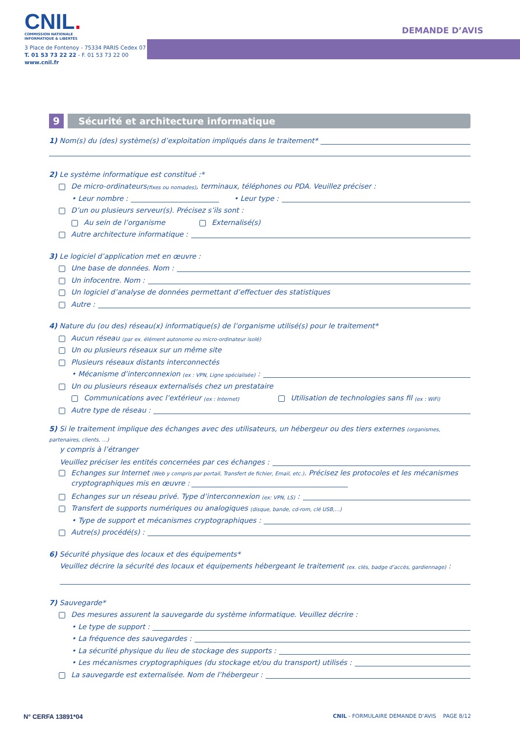CNIL.
COMMISSION NATIONALE
INFORMATIQUE & LIBERTÉS
3 Place de Fontenoy - 75334 PARIS Cedex 07
T. 01 53 73 22 22 - F. 01 53 73 22 00
www.cnil.fr
DEMANDE D’AVIS
9
Sécurité et architecture informatique
1) Nom(s) du (des) système(s) d’exploitation impliqués dans le traitement*
2) Le système informatique est constitué :*
De micro-ordinateurs (fixes ou nomades), terminaux, téléphones ou PDA. Veuillez préciser :
• Leur nombre : • Leur type :
D’un ou plusieurs serveur(s). Précisez s’ils sont :
Au sein de l’organisme Externalisé(s)
Autre architecture informatique :
3) Le logiciel d’application met en œuvre :
Une base de données. Nom :
Un infocentre. Nom :
Un logiciel d’analyse de données permettant d’effectuer des statistiques
Autre :
4) Nature du (ou des) réseau(x) informatique(s) de l’organisme utilisé(s) pour le traitement*
Aucun réseau (par ex. élément autonome ou micro-ordinateur isolé)
Un ou plusieurs réseaux sur un même site
Plusieurs réseaux distants interconnectés
• Mécanisme d’interconnexion (ex : VPN, Ligne spécialisée) :
Un ou plusieurs réseaux externalisés chez un prestataire
Communications avec l’extérieur (ex : Internet) Utilisation de technologies sans fil (ex : WiFi)
Autre type de réseau :
5) Si le traitement implique des échanges avec des utilisateurs, un hébergeur ou des tiers externes (organismes, partenaires, clients, …)
y compris à l’étranger
Veuillez préciser les entités concernées par ces échanges :
Echanges sur Internet (Web y compris par portail, Transfert de fichier, Email, etc.). Précisez les protocoles et les mécanismes cryptographiques mis en œuvre : ____________________________________________
Echanges sur un réseau privé. Type d’interconnexion (ex: VPN, LS) :
Transfert de supports numériques ou analogiques (disque, bande, cd-rom, clé USB,…)
• Type de support et mécanismes cryptographiques :
Autre(s) procédé(s) :
6) Sécurité physique des locaux et des équipements*
Veuillez décrire la sécurité des locaux et équipements hébergeant le traitement (ex. clés, badge d’accès, gardiennage) :
7) Sauvegarde*
Des mesures assurent la sauvegarde du système informatique. Veuillez décrire :
• Le type de support :
• La fréquence des sauvegardes :
• La sécurité physique du lieu de stockage des supports :
• Les mécanismes cryptographiques (du stockage et/ou du transport) utilisés :
La sauvegarde est externalisée. Nom de l’hébergeur :
N° CERFA 13891*04 CNIL - FORMULAIRE DEMANDE D’AVIS PAGE 8/12